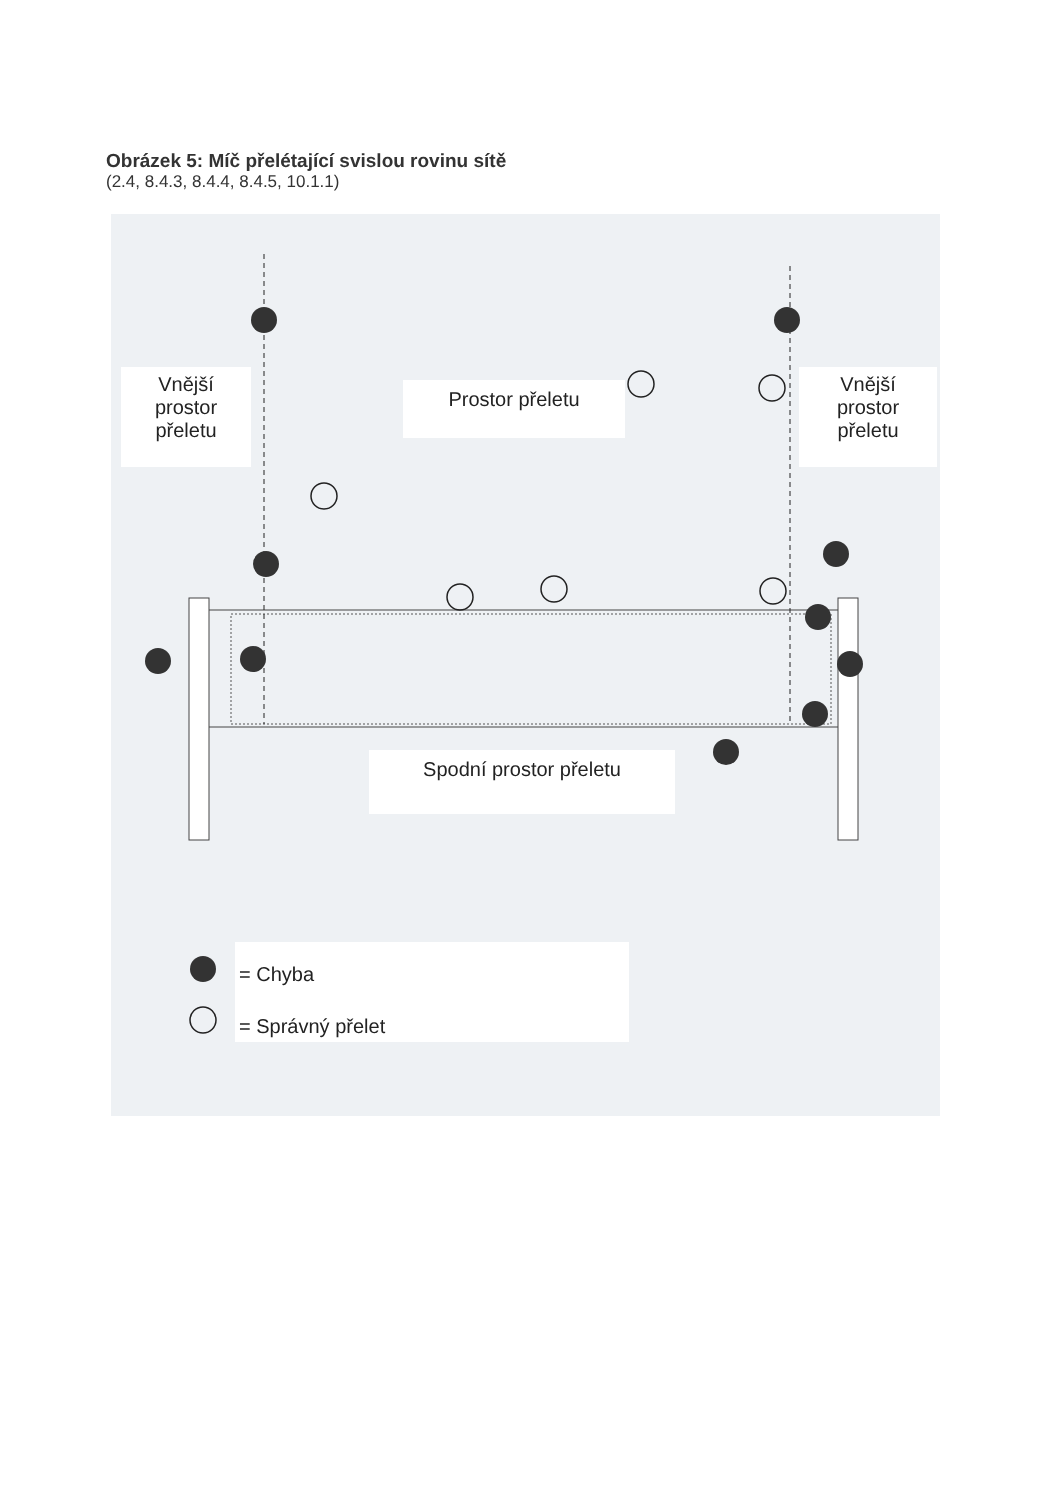Obrázek 5: Míč přelétající svislou rovinu sítě
(2.4, 8.4.3, 8.4.4, 8.4.5, 10.1.1)
Vnější
prostor
přeletu
Prostor přeletu
Vnější
prostor
přeletu
Spodní prostor přeletu
= Chyba
= Správný přelet